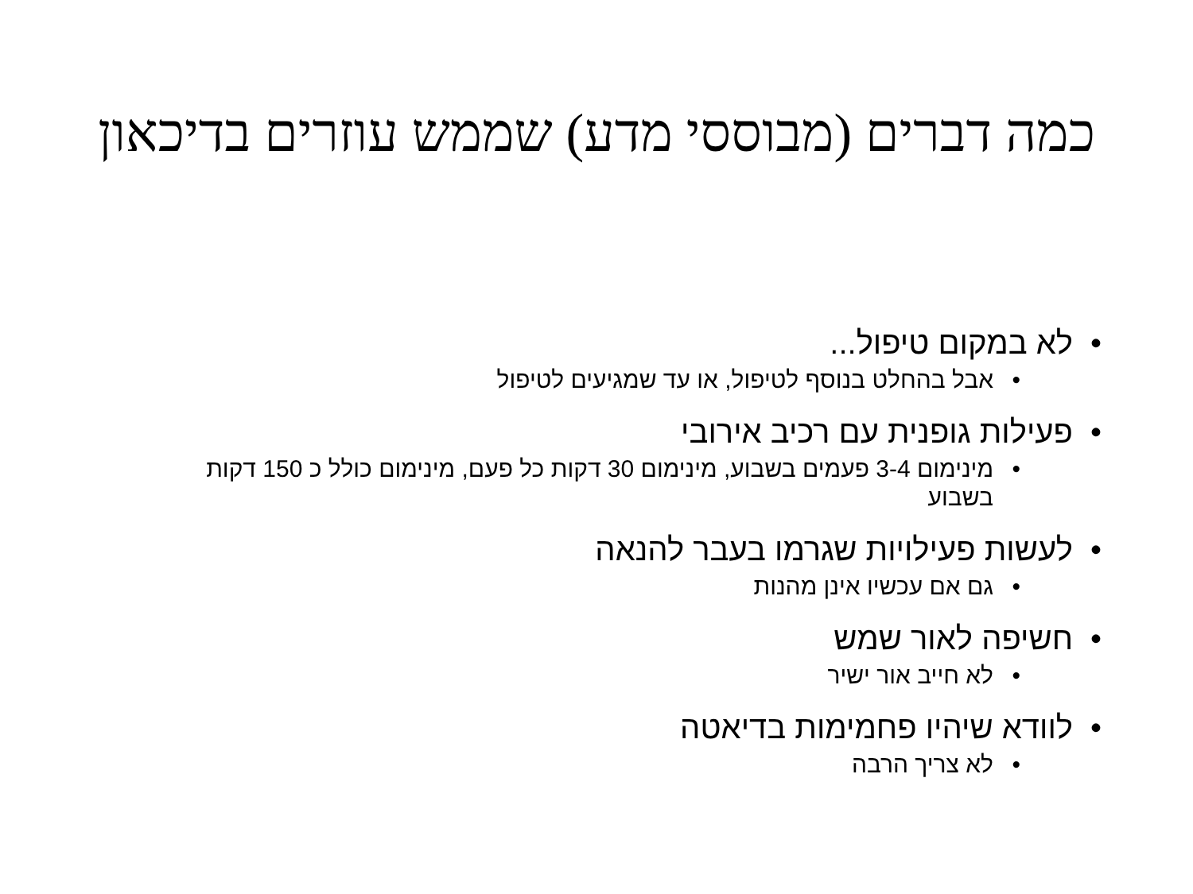כמה דברים (מבוססי מדע) שממש עוזרים בדיכאון
• לא במקום טיפול...
• אבל בהחלט בנוסף לטיפול, או עד שמגיעים לטיפול
• פעילות גופנית עם רכיב אירובי
• מינימום 3-4 פעמים בשבוע, מינימום 30 דקות כל פעם, מינימום כולל כ 150 דקות בשבוע
• לעשות פעילויות שגרמו בעבר להנאה
• גם אם עכשיו אינן מהנות
• חשיפה לאור שמש
• לא חייב אור ישיר
• לוודא שיהיו פחמימות בדיאטה
• לא צריך הרבה